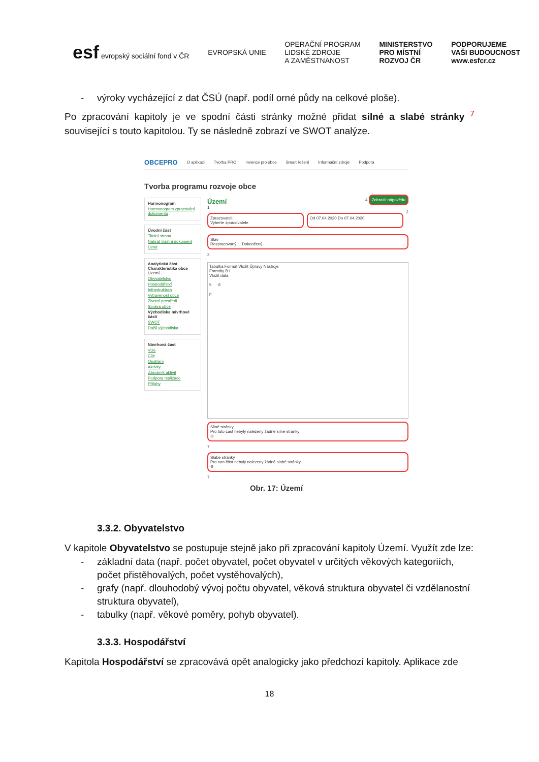esf evropský sociální fond v ČR
EVROPSKÁ UNIE
OPERAČNÍ PROGRAM
LIDSKÉ ZDROJE
A ZAMĚSTNANOST
MINISTERSTVO
PRO MÍSTNÍ
ROZVOJ ČR
PODPORUJEME
VAŠI BUDOUCNOST
www.esfcr.cz
- výroky vycházející z dat ČSÚ (např. podíl orné půdy na celkové ploše).
Po zpracování kapitoly je ve spodní části stránky možné přidat silné a slabé stránky <sup>7</sup> související s touto kapitolou. Ty se následně zobrazí ve SWOT analýze.
OBCEPRO O aplikaci Tvorba PRO Invence pro obce Smart řešení Informační zdroje Podpora
Tvorba programu rozvoje obce
Harmonogram
Harmonogram zpracování dokumentu
Úvodní část
Titulní strana
Nahrát vlastní dokument
Úvod
Analytická část
Charakteristika obce
Území
Obyvatelstvo
Hospodářství
Infrastruktura
Vybavenost obce
Životní prostředí
Správa obce
Východiska návrhové části
SWOT
Další východiska
Návrhová část
Vize
Cíle
Opatření
Aktivity
Zásobník aktivit
Podpora realizace
Přílohy
Území 4 Zobrazit nápovědu
1
Zpracovatel:
Vyberte zpracovatele
Od 07.04.2020 Do 07.04.2020
2
Stav
Rozpracovaný Dokončený
3
Tabulka Formát Vložit Úpravy Nástroje
Formáty B I
Vložit data
5 6
p
Silné stránky
Pro tuto část nebyly nalezeny žádné silné stránky
⊕
7
Slabé stránky
Pro tuto část nebyly nalezeny žádné slabé stránky
⊕
7
Obr. 17: Území
3.3.2. Obyvatelstvo
V kapitole Obyvatelstvo se postupuje stejně jako při zpracování kapitoly Území. Využít zde lze:
- základní data (např. počet obyvatel, počet obyvatel v určitých věkových kategoriích, počet přistěhovalých, počet vystěhovalých),
- grafy (např. dlouhodobý vývoj počtu obyvatel, věková struktura obyvatel či vzdělanostní struktura obyvatel),
- tabulky (např. věkové poměry, pohyb obyvatel).
3.3.3. Hospodářství
Kapitola Hospodářství se zpracovává opět analogicky jako předchozí kapitoly. Aplikace zde
18